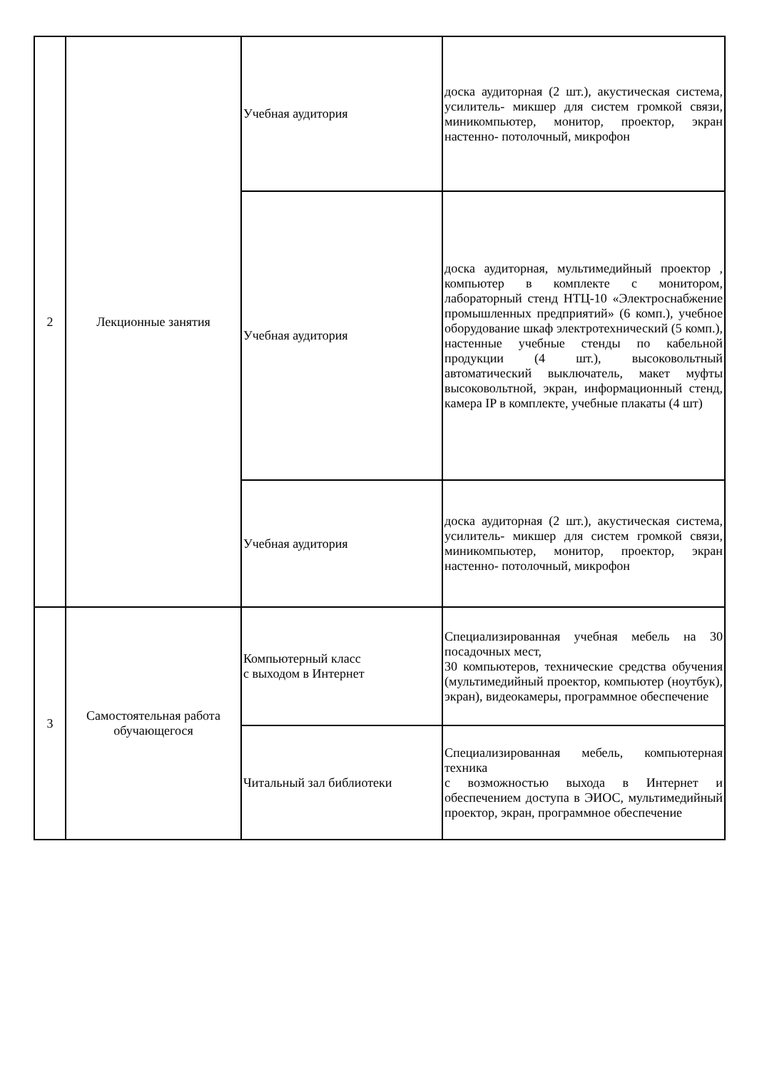| 2 | Лекционные занятия | Учебная аудитория | доска аудиторная (2 шт.), акустическая система, усилитель- микшер для систем громкой связи, миникомпьютер, монитор, проектор, экран настенно- потолочный, микрофон |
| | | Учебная аудитория | доска аудиторная, мультимедийный проектор , компьютер в комплекте с монитором, лабораторный стенд НТЦ-10 «Электроснабжение промышленных предприятий» (6 комп.), учебное оборудование шкаф электротехнический (5 комп.), настенные учебные стенды по кабельной продукции (4 шт.), высоковольтный автоматический выключатель, макет муфты высоковольтной, экран, информационный стенд, камера IP в комплекте, учебные плакаты (4 шт) |
| | | Учебная аудитория | доска аудиторная (2 шт.), акустическая система, усилитель- микшер для систем громкой связи, миникомпьютер, монитор, проектор, экран настенно- потолочный, микрофон |
| 3 | Самостоятельная работа обучающегося | Компьютерный класс с выходом в Интернет | Специализированная учебная мебель на 30 посадочных мест, 30 компьютеров, технические средства обучения (мультимедийный проектор, компьютер (ноутбук), экран), видеокамеры, программное обеспечение |
| | | Читальный зал библиотеки | Специализированная мебель, компьютерная техника с возможностью выхода в Интернет и обеспечением доступа в ЭИОС, мультимедийный проектор, экран, программное обеспечение |